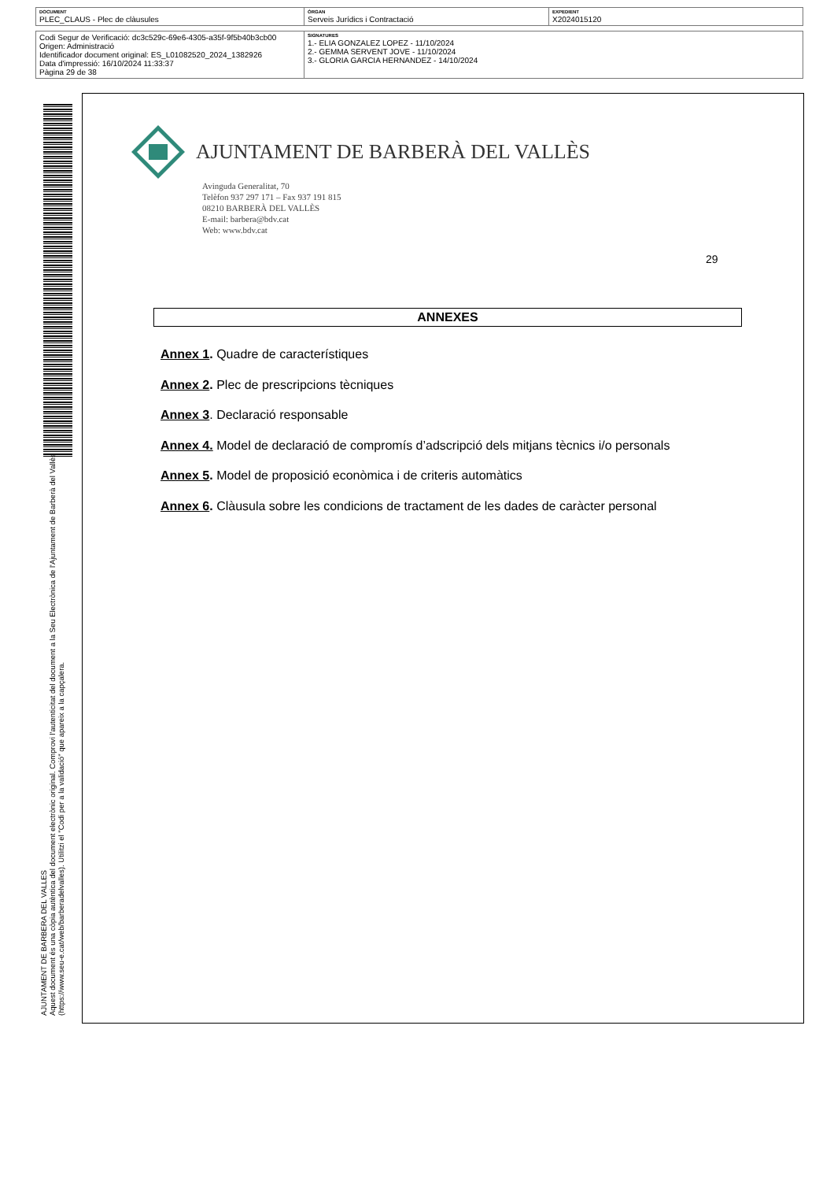| DOCUMENT PLEC_CLAUS - Plec de clàusules | ÒRGAN Serveis Jurídics i Contractació | EXPEDIENT X2024015120 |
| Codi Segur de Verificació: dc3c529c-69e6-4305-a35f-9f5b40b3cb00 Origen: Administració Identificador document original: ES_L01082520_2024_1382926 Data d'impressió: 16/10/2024 11:33:37 Pàgina 29 de 38 | SIGNATURES 1.- ELIA GONZALEZ LOPEZ - 11/10/2024 2.- GEMMA SERVENT JOVE - 11/10/2024 3.- GLORIA GARCIA HERNANDEZ - 14/10/2024 |
AJUNTAMENT DE BARBERA DEL VALLES
Aquest document és una còpia autèntica del document electrònic original. Comprovi l'autenticitat del document a la Seu Electrònica de l'Ajuntament de Barberà del Vallès (https://www.seu-e.cat/web/barberadelvalles). Utilitzi el "Codi per a la validació" que apareix a la capçalera.
AJUNTAMENT DE BARBERÀ DEL VALLÈS
Avinguda Generalitat, 70
Telèfon 937 297 171 – Fax 937 191 815
08210 BARBERÀ DEL VALLÈS
E-mail: barbera@bdv.cat
Web: www.bdv.cat
29
ANNEXES
Annex 1. Quadre de característiques
Annex 2. Plec de prescripcions tècniques
Annex 3. Declaració responsable
Annex 4. Model de declaració de compromís d’adscripció dels mitjans tècnics i/o personals
Annex 5. Model de proposició econòmica i de criteris automàtics
Annex 6. Clàusula sobre les condicions de tractament de les dades de caràcter personal